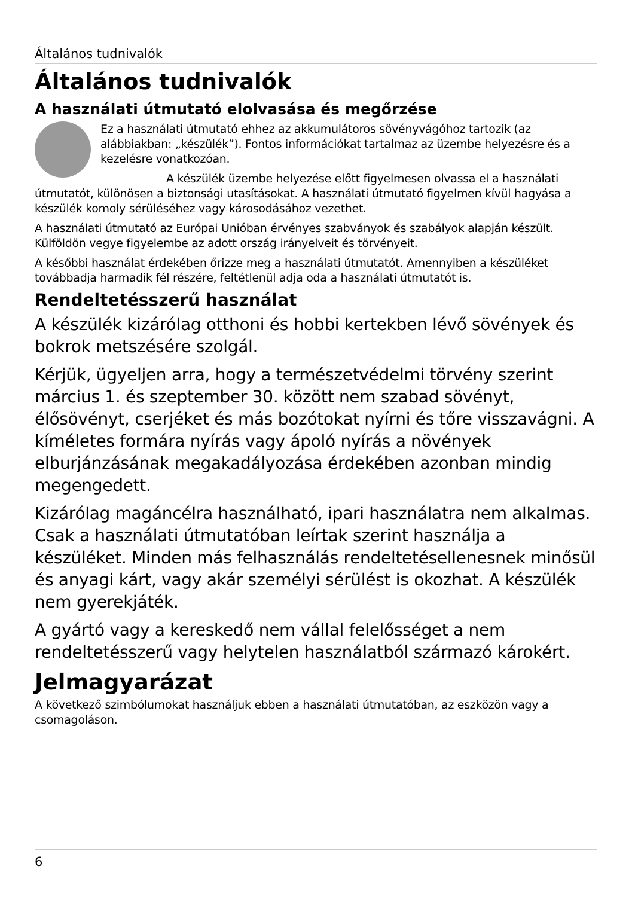Általános tudnivalók
Általános tudnivalók
A használati útmutató elolvasása és megőrzése
Ez a használati útmutató ehhez az akkumulátoros sövényvágóhoz tartozik (az alábbiakban: „készülék”). Fontos információkat tartalmaz az üzembe helyezésre és a kezelésre vonatkozóan.
A készülék üzembe helyezése előtt figyelmesen olvassa el a használati útmutatót, különösen a biztonsági utasításokat. A használati útmutató figyelmen kívül hagyása a készülék komoly sérüléséhez vagy károsodásához vezethet.
A használati útmutató az Európai Unióban érvényes szabványok és szabályok alapján készült. Külföldön vegye figyelembe az adott ország irányelveit és törvényeit.
A későbbi használat érdekében őrizze meg a használati útmutatót. Amennyiben a készüléket továbbadja harmadik fél részére, feltétlenül adja oda a használati útmutatót is.
Rendeltetésszerű használat
A készülék kizárólag otthoni és hobbi kertekben lévő sövények és bokrok metszésére szolgál.
Kérjük, ügyeljen arra, hogy a természetvédelmi törvény szerint március 1. és szeptember 30. között nem szabad sövényt, élősövényt, cserjéket és más bozótokat nyírni és tőre visszavágni. A kíméletes formára nyírás vagy ápoló nyírás a növények elburjánzásának megakadályozása érdekében azonban mindig megengedett.
Kizárólag magáncélra használható, ipari használatra nem alkalmas. Csak a használati útmutatóban leírtak szerint használja a készüléket. Minden más felhasználás rendeltetésellenesnek minősül és anyagi kárt, vagy akár személyi sérülést is okozhat. A készülék nem gyerekjáték.
A gyártó vagy a kereskedő nem vállal felelősséget a nem rendeltetésszerű vagy helytelen használatból származó károkért.
Jelmagyarázat
A következő szimbólumokat használjuk ebben a használati útmutatóban, az eszközön vagy a csomagoláson.
6